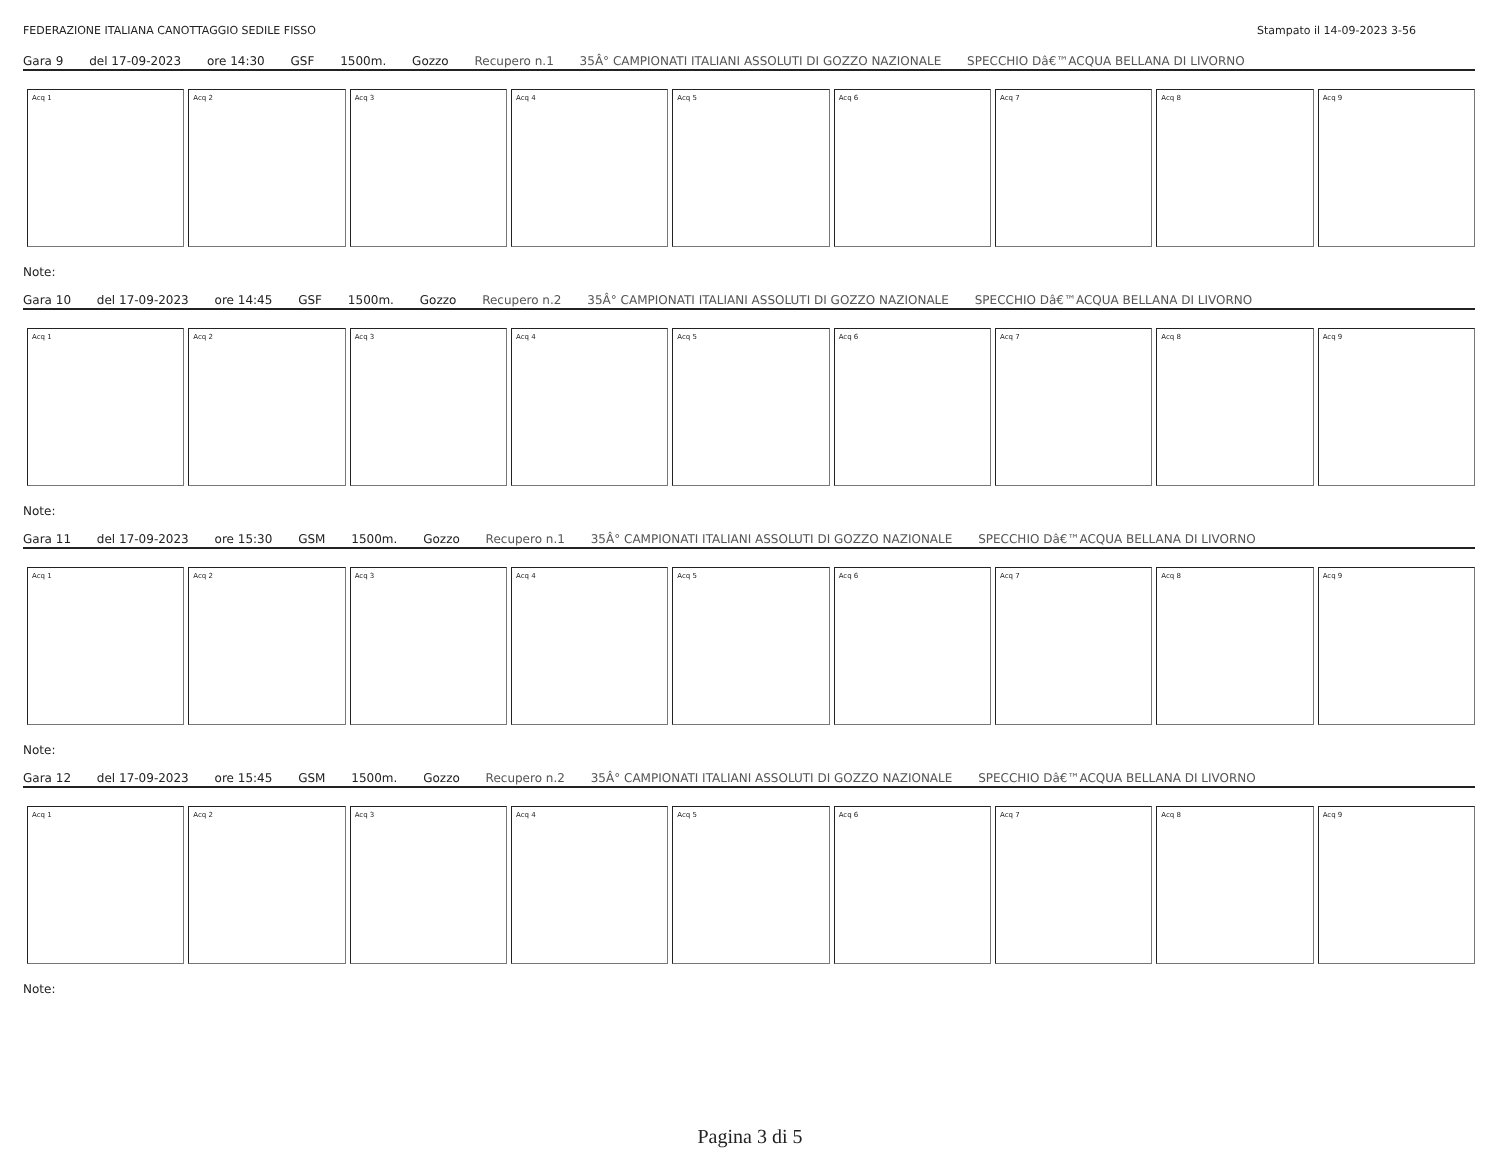FEDERAZIONE ITALIANA CANOTTAGGIO SEDILE FISSO Stampato il 14-09-2023 3-56
Gara 9 del 17-09-2023 ore 14:30 GSF 1500m. Gozzo Recupero n.1 35Â° CAMPIONATI ITALIANI ASSOLUTI DI GOZZO NAZIONALE SPECCHIO Dâ€™ACQUA BELLANA DI LIVORNO
| Acq 1 | Acq 2 | Acq 3 | Acq 4 | Acq 5 | Acq 6 | Acq 7 | Acq 8 | Acq 9 |
Note:
Gara 10 del 17-09-2023 ore 14:45 GSF 1500m. Gozzo Recupero n.2 35Â° CAMPIONATI ITALIANI ASSOLUTI DI GOZZO NAZIONALE SPECCHIO Dâ€™ACQUA BELLANA DI LIVORNO
| Acq 1 | Acq 2 | Acq 3 | Acq 4 | Acq 5 | Acq 6 | Acq 7 | Acq 8 | Acq 9 |
Note:
Gara 11 del 17-09-2023 ore 15:30 GSM 1500m. Gozzo Recupero n.1 35Â° CAMPIONATI ITALIANI ASSOLUTI DI GOZZO NAZIONALE SPECCHIO Dâ€™ACQUA BELLANA DI LIVORNO
| Acq 1 | Acq 2 | Acq 3 | Acq 4 | Acq 5 | Acq 6 | Acq 7 | Acq 8 | Acq 9 |
Note:
Gara 12 del 17-09-2023 ore 15:45 GSM 1500m. Gozzo Recupero n.2 35Â° CAMPIONATI ITALIANI ASSOLUTI DI GOZZO NAZIONALE SPECCHIO Dâ€™ACQUA BELLANA DI LIVORNO
| Acq 1 | Acq 2 | Acq 3 | Acq 4 | Acq 5 | Acq 6 | Acq 7 | Acq 8 | Acq 9 |
Note:
Pagina 3 di 5